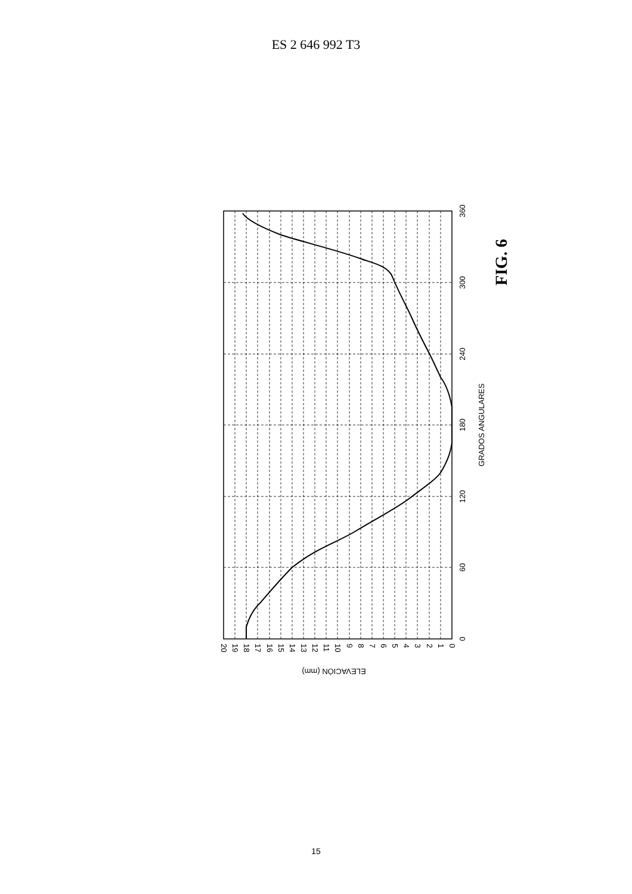ES 2 646 992 T3
0
60
120
180
240
300
360
GRADOS ANGULARES
0
1
2
3
4
5
6
7
8
9
10
11
12
13
14
15
16
17
18
19
20
ELEVACIÓN (mm)
FIG. 6
15